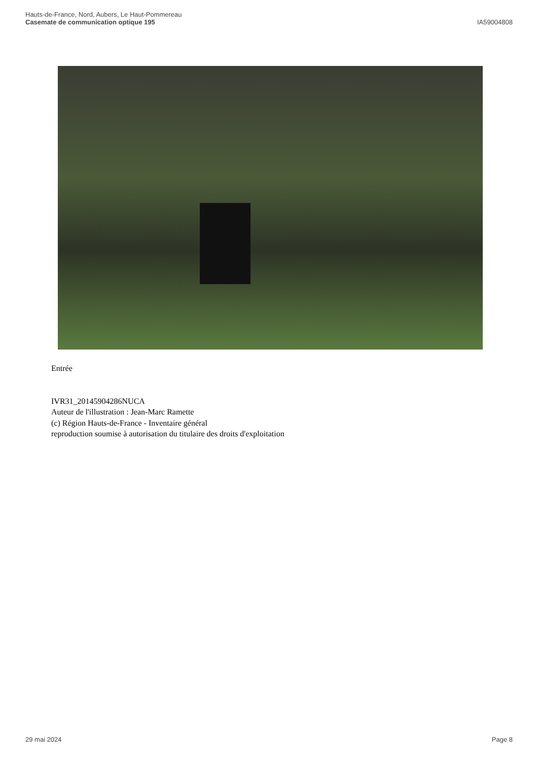Hauts-de-France, Nord, Aubers, Le Haut-Pommereau
Casemate de communication optique 195
IA59004808
Entrée
IVR31_20145904286NUCA
Auteur de l'illustration : Jean-Marc Ramette
(c) Région Hauts-de-France - Inventaire général
reproduction soumise à autorisation du titulaire des droits d'exploitation
29 mai 2024 Page 8